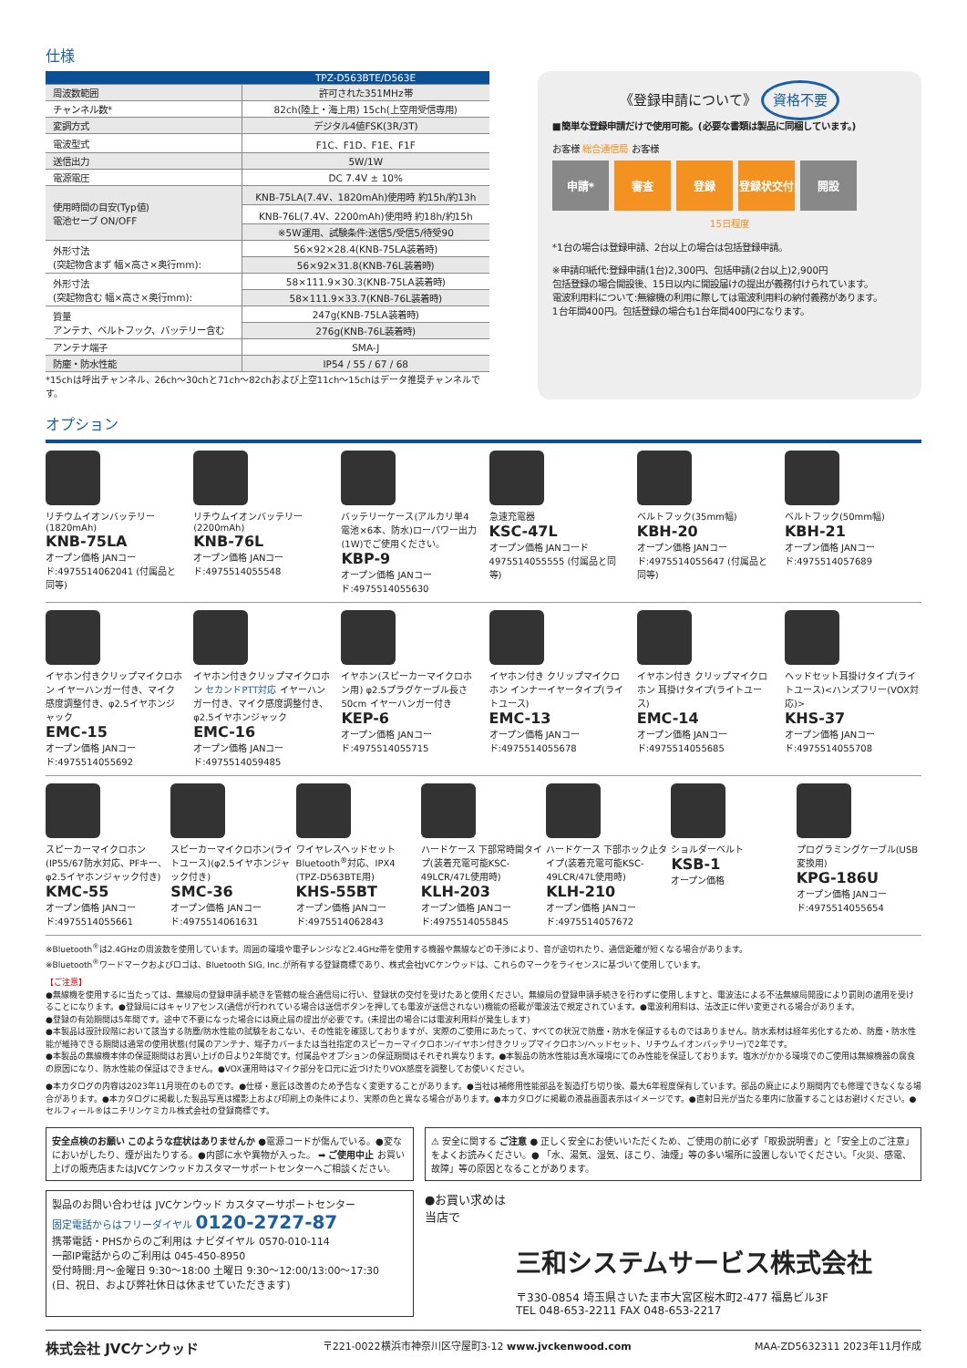仕様
| | TPZ-D563BTE/D563E |
| --- | --- |
| 周波数範囲 | 許可された351MHz帯 |
| チャンネル数* | 82ch(陸上・海上用) 15ch(上空用受信専用) |
| 変調方式 | デジタル4値FSK(3R/3T) |
| 電波型式 | F1C、F1D、F1E、F1F |
| 送信出力 | 5W/1W |
| 電源電圧 | DC 7.4V ± 10% |
| 使用時間の目安(Typ値) 電池セーブ ON/OFF | KNB-75LA(7.4V、1820mAh)使用時 約15h/約13h |
| | KNB-76L(7.4V、2200mAh)使用時 約18h/約15h |
| | ※5W運用、試験条件:送信5/受信5/待受90 |
| 外形寸法 (突起物含まず 幅×高さ×奥行mm): | 56×92×28.4(KNB-75LA装着時) |
| | 56×92×31.8(KNB-76L装着時) |
| 外形寸法 (突起物含む 幅×高さ×奥行mm): | 58×111.9×30.3(KNB-75LA装着時) |
| | 58×111.9×33.7(KNB-76L装着時) |
| 質量 アンテナ、ベルトフック、バッテリー含む | 247g(KNB-75LA装着時) |
| | 276g(KNB-76L装着時) |
| アンテナ端子 | SMA-J |
| 防塵・防水性能 | IP54 / 55 / 67 / 68 |
*15chは呼出チャンネル、26ch〜30chと71ch〜82chおよび上空11ch〜15chはデータ推奨チャンネルです。
《登録申請について》 資格不要
■簡単な登録申請だけで使用可能。(必要な書類は製品に同梱しています。)
お客様 総合通信局 お客様
申請* 審査 登録 登録状交付 開設
15日程度
*1台の場合は登録申請、2台以上の場合は包括登録申請。
※申請印紙代:登録申請(1台)2,300円、包括申請(2台以上)2,900円
包括登録の場合開設後、15日以内に開設届けの提出が義務付けられています。
電波利用料について:無線機の利用に際しては電波利用料の納付義務があります。
1台年間400円。包括登録の場合も1台年間400円になります。
オプション
リチウムイオンバッテリー(1820mAh)
KNB-75LA
オープン価格 JANコード:4975514062041 (付属品と同等)
リチウムイオンバッテリー(2200mAh)
KNB-76L
オープン価格 JANコード:4975514055548
バッテリーケース(アルカリ単4電池×6本、防水)ローパワー出力(1W)でご使用ください。
KBP-9
オープン価格 JANコード:4975514055630
急速充電器
KSC-47L
オープン価格 JANコード4975514055555 (付属品と同等)
ベルトフック(35mm幅)
KBH-20
オープン価格 JANコード:4975514055647 (付属品と同等)
ベルトフック(50mm幅)
KBH-21
オープン価格 JANコード:4975514057689
イヤホン付きクリップマイクロホン イヤーハンガー付き、マイク感度調整付き、φ2.5イヤホンジャック
EMC-15
オープン価格 JANコード:4975514055692
イヤホン付きクリップマイクロホン セカンドPTT対応 イヤーハンガー付き、マイク感度調整付き、φ2.5イヤホンジャック
EMC-16
オープン価格 JANコード:4975514059485
イヤホン(スピーカーマイクロホン用) φ2.5プラグケーブル長さ50cm イヤーハンガー付き
KEP-6
オープン価格 JANコード:4975514055715
イヤホン付き クリップマイクロホン インナーイヤータイプ(ライトユース)
EMC-13
オープン価格 JANコード:4975514055678
イヤホン付き クリップマイクロホン 耳掛けタイプ(ライトユース)
EMC-14
オープン価格 JANコード:4975514055685
ヘッドセット耳掛けタイプ(ライトユース)<ハンズフリー(VOX対応)>
KHS-37
オープン価格 JANコード:4975514055708
スピーカーマイクロホン(IP55/67防水対応、PFキー、φ2.5イヤホンジャック付き)
KMC-55
オープン価格 JANコード:4975514055661
スピーカーマイクロホン(ライトユース)(φ2.5イヤホンジャック付き)
SMC-36
オープン価格 JANコード:4975514061631
ワイヤレスヘッドセット Bluetooth<sup>®</sup>対応、IPX4 (TPZ-D563BTE用)
KHS-55BT
オープン価格 JANコード:4975514062843
ハードケース 下部常時開タイプ(装着充電可能KSC-49LCR/47L使用時)
KLH-203
オープン価格 JANコード:4975514055845
ハードケース 下部ホック止タイプ(装着充電可能KSC-49LCR/47L使用時)
KLH-210
オープン価格 JANコード:4975514057672
ショルダーベルト
KSB-1
オープン価格
プログラミングケーブル(USB変換用)
KPG-186U
オープン価格 JANコード:4975514055654
※Bluetooth<sup>®</sup>は2.4GHzの周波数を使用しています。周囲の環境や電子レンジなど2.4GHz帯を使用する機器や無線などの干渉により、音が途切れたり、通信距離が短くなる場合があります。
※Bluetooth<sup>®</sup>ワードマークおよびロゴは、Bluetooth SIG, Inc.が所有する登録商標であり、株式会社JVCケンウッドは、これらのマークをライセンスに基づいて使用しています。
【ご注意】
●無線機を使用するに当たっては、無線局の登録申請手続きを管轄の総合通信局に行い、登録状の交付を受けたあと使用ください。無線局の登録申請手続きを行わずに使用しますと、電波法による不法無線局開設により罰則の適用を受けることになります。●登録局にはキャリアセンス(通信が行われている場合は送信ボタンを押しても電波が送信されない)機能の搭載が電波法で規定されています。●電波利用料は、法改正に伴い変更される場合があります。
●登録の有効期間は5年間です。途中で不要になった場合には廃止届の提出が必要です。(未提出の場合には電波利用料が発生します)
●本製品は設計段階において該当する防塵/防水性能の試験をおこない、その性能を確認しておりますが、実際のご使用にあたって、すべての状況で防塵・防水を保証するものではありません。防水素材は経年劣化するため、防塵・防水性能が維持できる期間は通常の使用状態(付属のアンテナ、端子カバーまたは当社指定のスピーカーマイクロホン/イヤホン付きクリップマイクロホン/ヘッドセット、リチウムイオンバッテリー)で2年です。
●本製品の無線機本体の保証期間はお買い上げの日より2年間です。付属品やオプションの保証期間はそれぞれ異なります。●本製品の防水性能は真水環境にてのみ性能を保証しております。塩水がかかる環境でのご使用は無線機器の腐食の原因になり、防水性能の保証はできません。●VOX運用時はマイク部分を口元に近づけたりVOX感度を調整してお使いください。
●本カタログの内容は2023年11月現在のものです。●仕様・意匠は改善のため予告なく変更することがあります。●当社は補修用性能部品を製造打ち切り後、最大6年程度保有しています。部品の廃止により期間内でも修理できなくなる場合があります。●本カタログに掲載した製品写真は撮影上および印刷上の条件により、実際の色と異なる場合があります。●本カタログに掲載の液晶画面表示はイメージです。●直射日光が当たる車内に放置することはお避けください。●セルフィール®はニチリンケミカル株式会社の登録商標です。
安全点検のお願い このような症状はありませんか ●電源コードが傷んでいる。●変なにおいがしたり、煙が出たりする。●内部に水や異物が入った。 ➡ ご使用中止 お買い上げの販売店またはJVCケンウッドカスタマーサポートセンターへご相談ください。
⚠ 安全に関する ご注意 ● 正しく安全にお使いいただくため、ご使用の前に必ず「取扱説明書」と「安全上のご注意」をよくお読みください。● 「水、湯気、湿気、ほこり、油煙」等の多い場所に設置しないでください。「火災、感電、故障」等の原因となることがあります。
製品のお問い合わせは JVCケンウッド カスタマーサポートセンター
固定電話からはフリーダイヤル 0120-2727-87
携帯電話・PHSからのご利用は ナビダイヤル 0570-010-114
一部IP電話からのご利用は 045-450-8950
受付時間:月〜金曜日 9:30〜18:00 土曜日 9:30〜12:00/13:00〜17:30
(日、祝日、および弊社休日は休ませていただきます)
●お買い求めは
当店で
三和システムサービス株式会社
〒330-0854 埼玉県さいたま市大宮区桜木町2-477 福島ビル3F
TEL 048-653-2211 FAX 048-653-2217
株式会社 JVCケンウッド 〒221-0022横浜市神奈川区守屋町3-12 www.jvckenwood.com MAA-ZD5632311 2023年11月作成